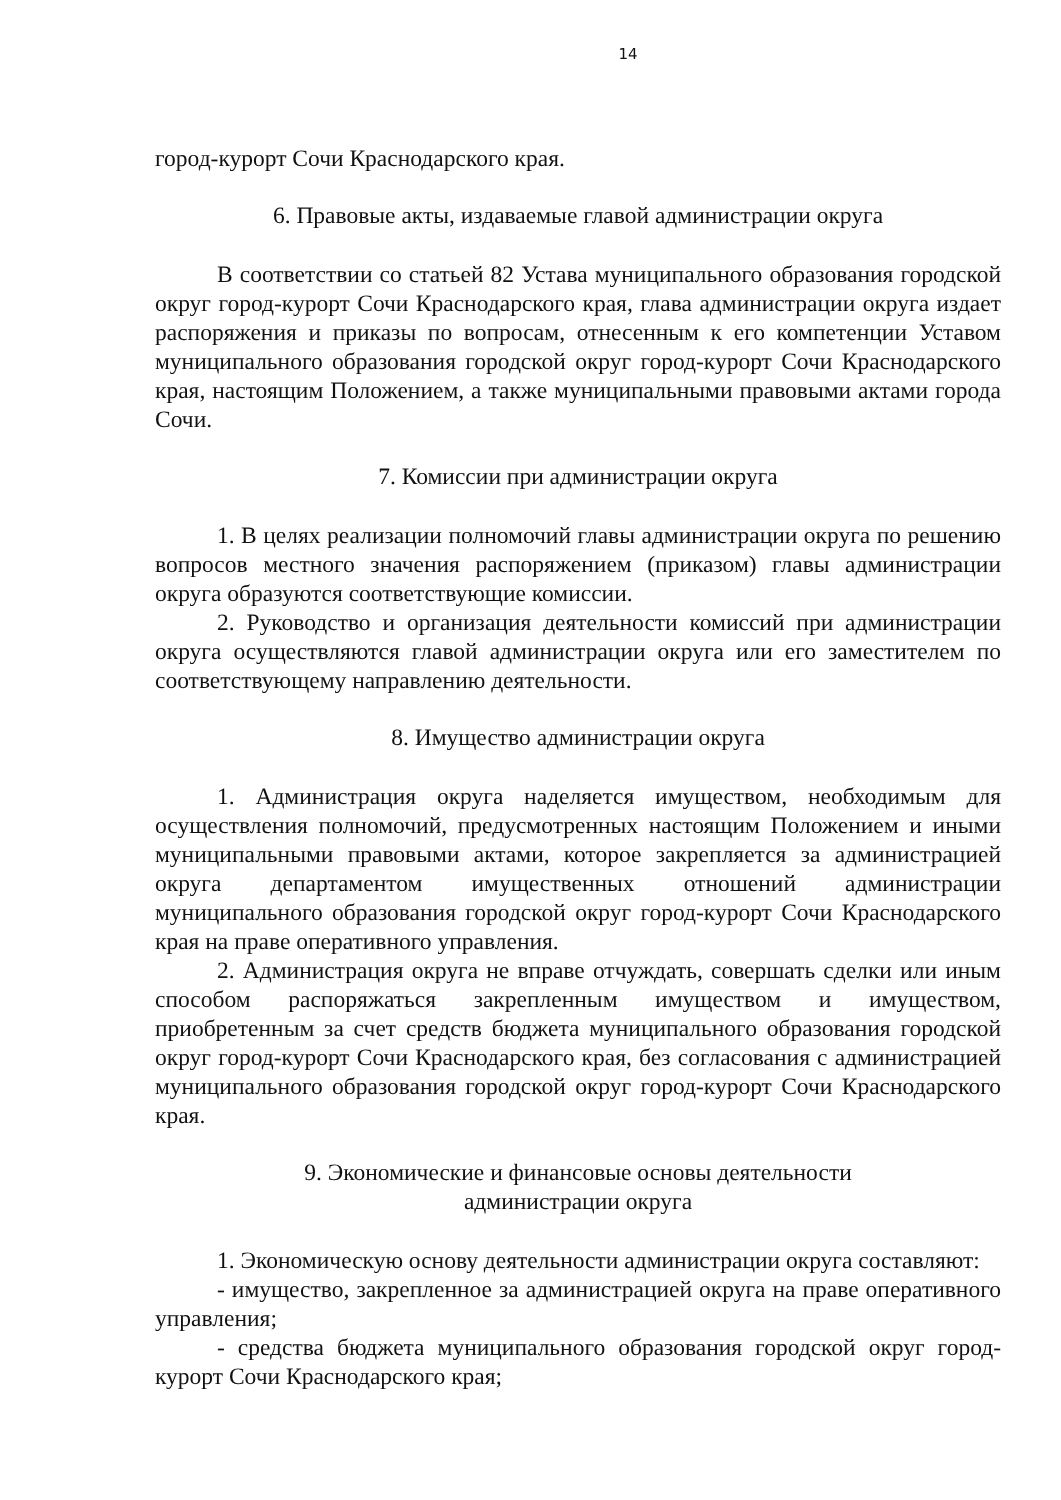14
город-курорт Сочи Краснодарского края.
6. Правовые акты, издаваемые главой администрации округа
В соответствии со статьей 82 Устава муниципального образования городской округ город-курорт Сочи Краснодарского края, глава администрации округа издает распоряжения и приказы по вопросам, отнесенным к его компетенции Уставом муниципального образования городской округ город-курорт Сочи Краснодарского края, настоящим Положением, а также муниципальными правовыми актами города Сочи.
7. Комиссии при администрации округа
1. В целях реализации полномочий главы администрации округа по решению вопросов местного значения распоряжением (приказом) главы администрации округа образуются соответствующие комиссии.
2. Руководство и организация деятельности комиссий при администрации округа осуществляются главой администрации округа или его заместителем по соответствующему направлению деятельности.
8. Имущество администрации округа
1. Администрация округа наделяется имуществом, необходимым для осуществления полномочий, предусмотренных настоящим Положением и иными муниципальными правовыми актами, которое закрепляется за администрацией округа департаментом имущественных отношений администрации муниципального образования городской округ город-курорт Сочи Краснодарского края на праве оперативного управления.
2. Администрация округа не вправе отчуждать, совершать сделки или иным способом распоряжаться закрепленным имуществом и имуществом, приобретенным за счет средств бюджета муниципального образования городской округ город-курорт Сочи Краснодарского края, без согласования с администрацией муниципального образования городской округ город-курорт Сочи Краснодарского края.
9. Экономические и финансовые основы деятельности
администрации округа
1. Экономическую основу деятельности администрации округа составляют:
- имущество, закрепленное за администрацией округа на праве оперативного управления;
- средства бюджета муниципального образования городской округ город-курорт Сочи Краснодарского края;